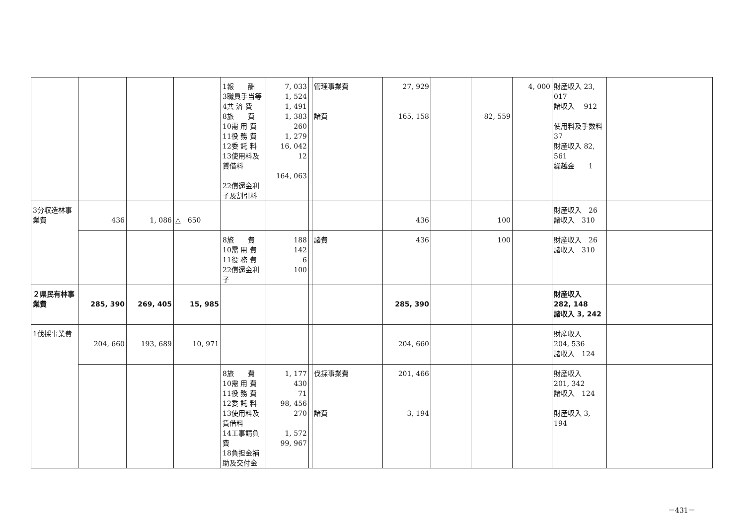| | | | | 1報 酬 3職員手当等 4共 済 費 8旅 費 10需 用 費 11役 務 費 12委 託 料 13使用料及賃借料 22償還金利子及割引料 | 7, 033 1, 524 1, 491 1, 383 260 1, 279 16, 042 12 164, 063 | | 管理事業費 諸費 | 27, 929 165, 158 | | 82, 559 | 4, 000 | 財産収入 23, 017 諸収入 912 使用料及手数料 37 財産収入 82, 561 繰越金 1 | |
| 3分収造林事業費 | 436 | 1, 086 | △ 650 | | | | | 436 | | 100 | | 財産収入 26 諸収入 310 | |
| | | | | 8旅 費 10需 用 費 11役 務 費 22償還金利子 | 188 142 6 100 | | 諸費 | 436 | | 100 | | 財産収入 26 諸収入 310 | |
| ２県民有林事業費 | 285, 390 | 269, 405 | 15, 985 | | | | | 285, 390 | | | | 財産収入 282, 148 諸収入 3, 242 | |
| 1伐採事業費 | 204, 660 | 193, 689 | 10, 971 | | | | | 204, 660 | | | | 財産収入 204, 536 諸収入 124 | |
| | | | | 8旅 費 10需 用 費 11役 務 費 12委 託 料 13使用料及賃借料 14工事請負費 18負担金補助及交付金 | 1, 177 430 71 98, 456 270 1, 572 99, 967 | | 伐採事業費 諸費 | 201, 466 3, 194 | | | | 財産収入 201, 342 諸収入 124 財産収入 3, 194 | |
－431－